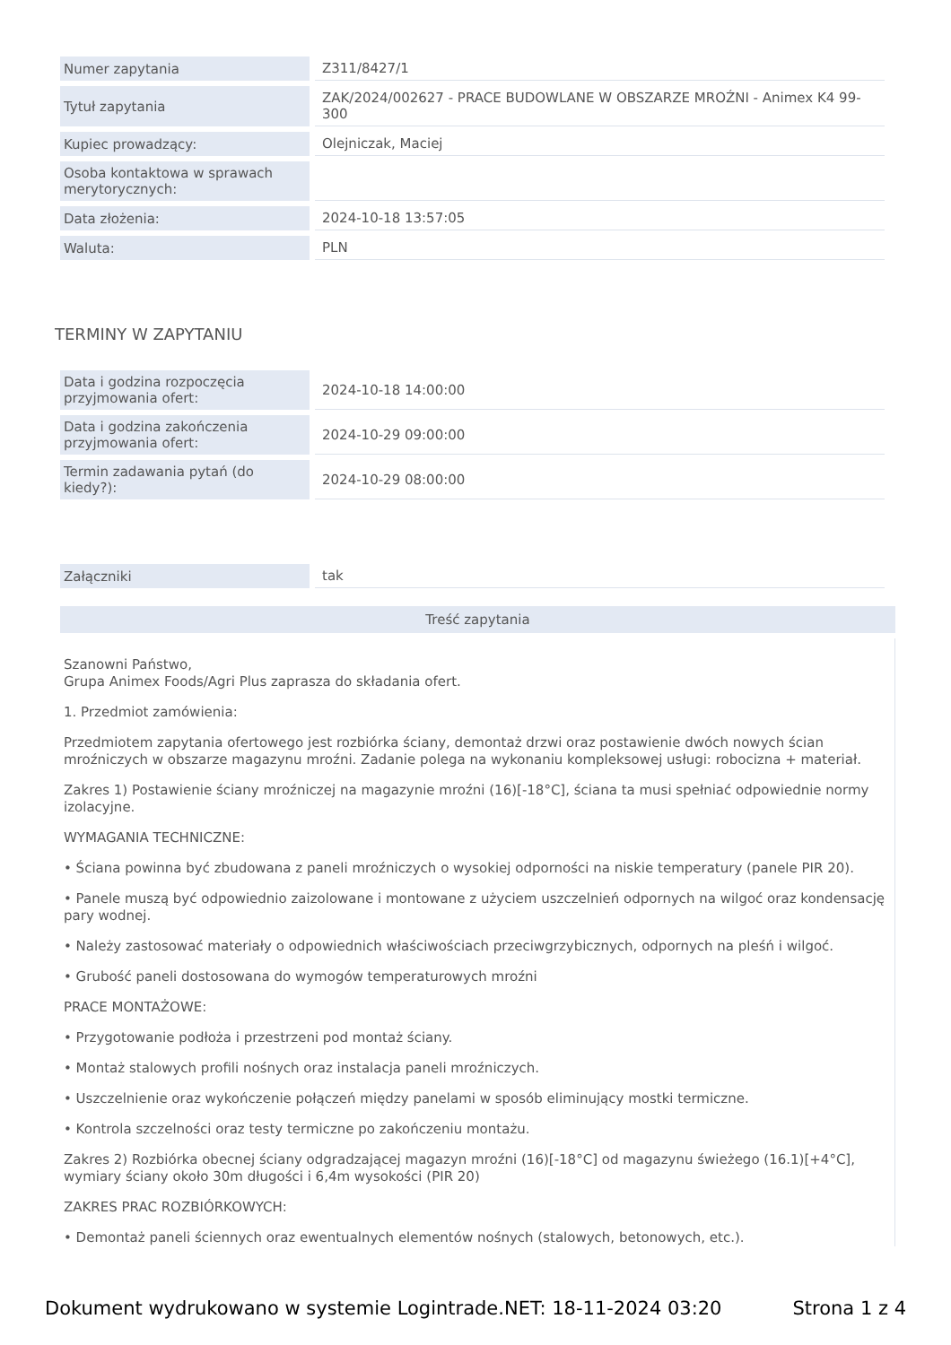| Numer zapytania | Z311/8427/1 |
| Tytuł zapytania | ZAK/2024/002627 - PRACE BUDOWLANE W OBSZARZE MROŹNI - Animex K4 99-300 |
| Kupiec prowadzący: | Olejniczak, Maciej |
| Osoba kontaktowa w sprawach merytorycznych: | |
| Data złożenia: | 2024-10-18 13:57:05 |
| Waluta: | PLN |
TERMINY W ZAPYTANIU
| Data i godzina rozpoczęcia przyjmowania ofert: | 2024-10-18 14:00:00 |
| Data i godzina zakończenia przyjmowania ofert: | 2024-10-29 09:00:00 |
| Termin zadawania pytań (do kiedy?): | 2024-10-29 08:00:00 |
| Załączniki | tak |
Treść zapytania
Szanowni Państwo,
Grupa Animex Foods/Agri Plus zaprasza do składania ofert.
1. Przedmiot zamówienia:
Przedmiotem zapytania ofertowego jest rozbiórka ściany, demontaż drzwi oraz postawienie dwóch nowych ścian mroźniczych w obszarze magazynu mroźni. Zadanie polega na wykonaniu kompleksowej usługi: robocizna + materiał.
Zakres 1) Postawienie ściany mroźniczej na magazynie mroźni (16)[-18°C], ściana ta musi spełniać odpowiednie normy izolacyjne.
WYMAGANIA TECHNICZNE:
• Ściana powinna być zbudowana z paneli mroźniczych o wysokiej odporności na niskie temperatury (panele PIR 20).
• Panele muszą być odpowiednio zaizolowane i montowane z użyciem uszczelnień odpornych na wilgoć oraz kondensację pary wodnej.
• Należy zastosować materiały o odpowiednich właściwościach przeciwgrzybicznych, odpornych na pleśń i wilgoć.
• Grubość paneli dostosowana do wymogów temperaturowych mroźni
PRACE MONTAŻOWE:
• Przygotowanie podłoża i przestrzeni pod montaż ściany.
• Montaż stalowych profili nośnych oraz instalacja paneli mroźniczych.
• Uszczelnienie oraz wykończenie połączeń między panelami w sposób eliminujący mostki termiczne.
• Kontrola szczelności oraz testy termiczne po zakończeniu montażu.
Zakres 2) Rozbiórka obecnej ściany odgradzającej magazyn mroźni (16)[-18°C] od magazynu świeżego (16.1)[+4°C], wymiary ściany około 30m długości i 6,4m wysokości (PIR 20)
ZAKRES PRAC ROZBIÓRKOWYCH:
• Demontaż paneli ściennych oraz ewentualnych elementów nośnych (stalowych, betonowych, etc.).
Dokument wydrukowano w systemie Logintrade.NET: 18-11-2024 03:20 Strona 1 z 4